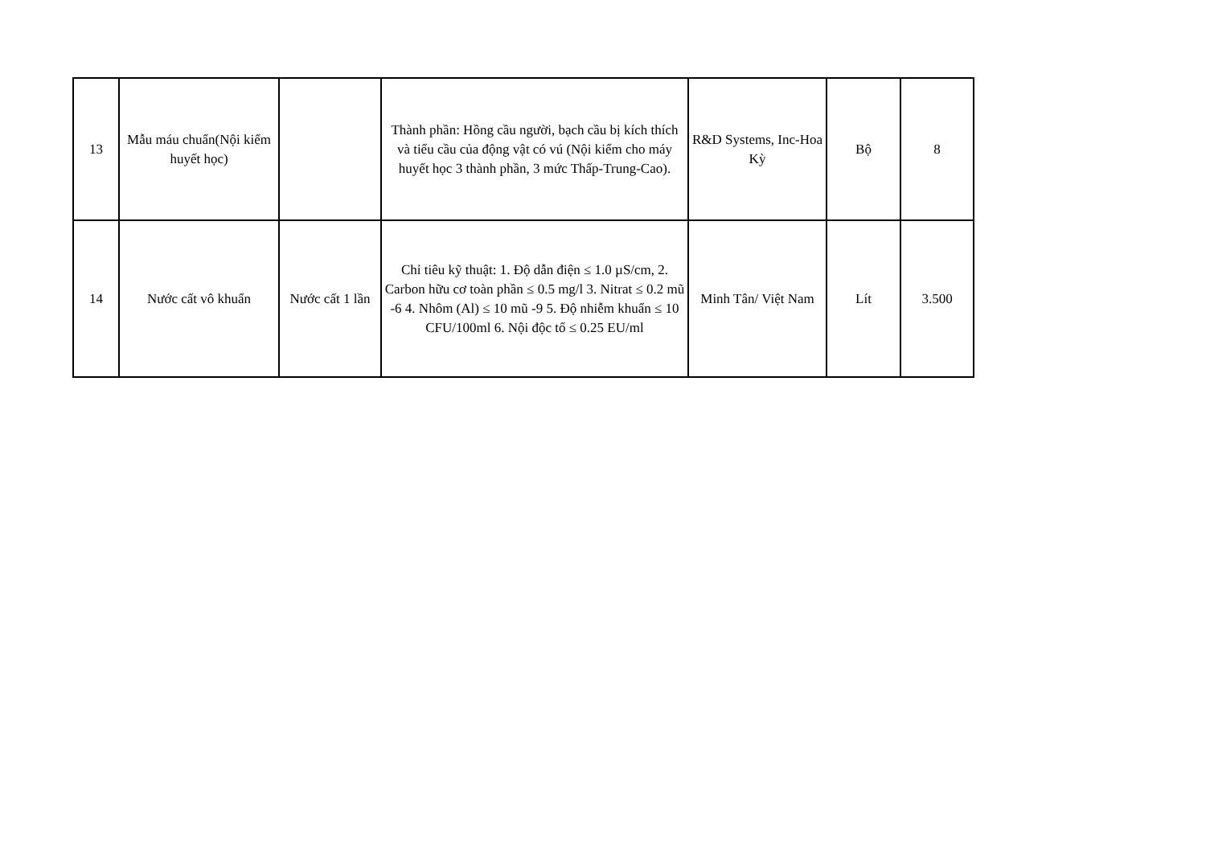| 13 | Mẫu máu chuẩn(Nội kiểm huyết học) | | Thành phần: Hồng cầu người, bạch cầu bị kích thích và tiểu cầu của động vật có vú (Nội kiểm cho máy huyết học 3 thành phần, 3 mức Thấp-Trung-Cao). | R&D Systems, Inc-Hoa Kỳ | Bộ | 8 |
| 14 | Nước cất vô khuẩn | Nước cất 1 lần | Chỉ tiêu kỹ thuật: 1. Độ dẫn điện ≤ 1.0 µS/cm, 2. Carbon hữu cơ toàn phần ≤ 0.5 mg/l 3. Nitrat ≤ 0.2 mũ -6 4. Nhôm (Al) ≤ 10 mũ -9 5. Độ nhiễm khuẩn ≤ 10 CFU/100ml 6. Nội độc tố ≤ 0.25 EU/ml | Minh Tân/ Việt Nam | Lít | 3.500 |